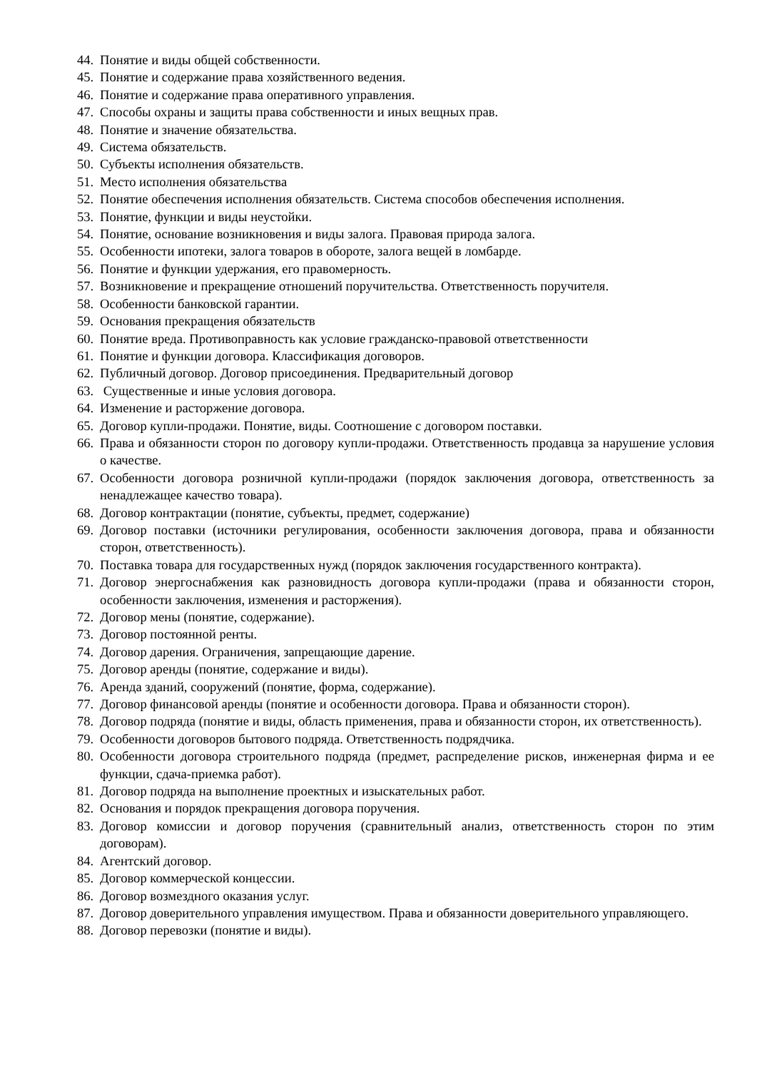44. Понятие и виды общей собственности.
45. Понятие и содержание права хозяйственного ведения.
46. Понятие и содержание права оперативного управления.
47. Способы охраны и защиты права собственности и иных вещных прав.
48. Понятие и значение обязательства.
49. Система обязательств.
50. Субъекты исполнения обязательств.
51. Место исполнения обязательства
52. Понятие обеспечения исполнения обязательств. Система способов обеспечения исполнения.
53. Понятие, функции и виды неустойки.
54. Понятие, основание возникновения и виды залога. Правовая природа залога.
55. Особенности ипотеки, залога товаров в обороте, залога вещей в ломбарде.
56. Понятие и функции удержания, его правомерность.
57. Возникновение и прекращение отношений поручительства. Ответственность поручителя.
58. Особенности банковской гарантии.
59. Основания прекращения обязательств
60. Понятие вреда. Противоправность как условие гражданско-правовой ответственности
61. Понятие и функции договора. Классификация договоров.
62. Публичный договор. Договор присоединения. Предварительный договор
63. Существенные и иные условия договора.
64. Изменение и расторжение договора.
65. Договор купли-продажи. Понятие, виды. Соотношение с договором поставки.
66. Права и обязанности сторон по договору купли-продажи. Ответственность продавца за нарушение условия о качестве.
67. Особенности договора розничной купли-продажи (порядок заключения договора, ответственность за ненадлежащее качество товара).
68. Договор контрактации (понятие, субъекты, предмет, содержание)
69. Договор поставки (источники регулирования, особенности заключения договора, права и обязанности сторон, ответственность).
70. Поставка товара для государственных нужд (порядок заключения государственного контракта).
71. Договор энергоснабжения как разновидность договора купли-продажи (права и обязанности сторон, особенности заключения, изменения и расторжения).
72. Договор мены (понятие, содержание).
73. Договор постоянной ренты.
74. Договор дарения. Ограничения, запрещающие дарение.
75. Договор аренды (понятие, содержание и виды).
76. Аренда зданий, сооружений (понятие, форма, содержание).
77. Договор финансовой аренды (понятие и особенности договора. Права и обязанности сторон).
78. Договор подряда (понятие и виды, область применения, права и обязанности сторон, их ответственность).
79. Особенности договоров бытового подряда. Ответственность подрядчика.
80. Особенности договора строительного подряда (предмет, распределение рисков, инженерная фирма и ее функции, сдача-приемка работ).
81. Договор подряда на выполнение проектных и изыскательных работ.
82. Основания и порядок прекращения договора поручения.
83. Договор комиссии и договор поручения (сравнительный анализ, ответственность сторон по этим договорам).
84. Агентский договор.
85. Договор коммерческой концессии.
86. Договор возмездного оказания услуг.
87. Договор доверительного управления имуществом. Права и обязанности доверительного управляющего.
88. Договор перевозки (понятие и виды).